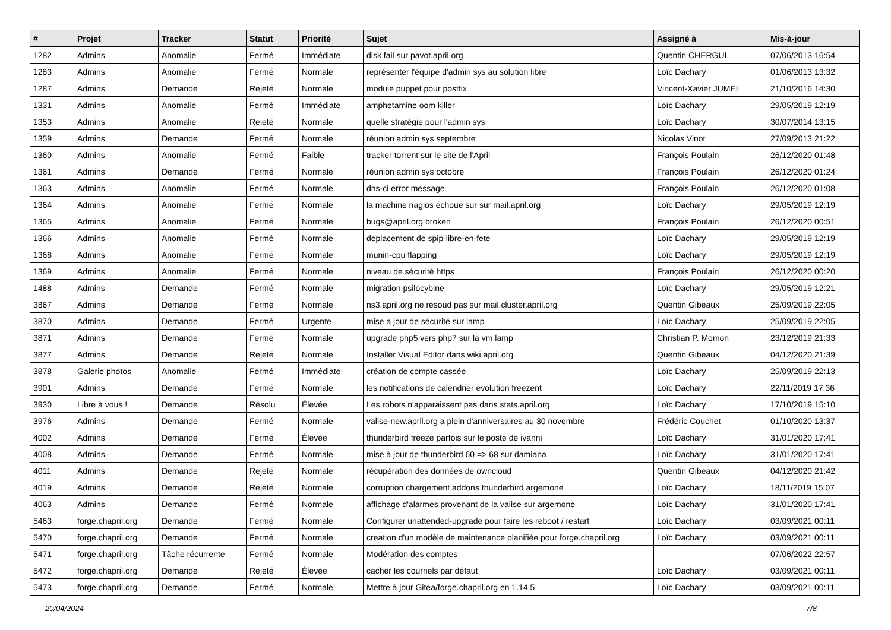| # | Projet | Tracker | Statut | Priorité | Sujet | Assigné à | Mis-à-jour |
| --- | --- | --- | --- | --- | --- | --- | --- |
| 1282 | Admins | Anomalie | Fermé | Immédiate | disk fail sur pavot.april.org | Quentin CHERGUI | 07/06/2013 16:54 |
| 1283 | Admins | Anomalie | Fermé | Normale | représenter l'équipe d'admin sys au solution libre | Loïc Dachary | 01/06/2013 13:32 |
| 1287 | Admins | Demande | Rejeté | Normale | module puppet pour postfix | Vincent-Xavier JUMEL | 21/10/2016 14:30 |
| 1331 | Admins | Anomalie | Fermé | Immédiate | amphetamine oom killer | Loïc Dachary | 29/05/2019 12:19 |
| 1353 | Admins | Anomalie | Rejeté | Normale | quelle stratégie pour l'admin sys | Loïc Dachary | 30/07/2014 13:15 |
| 1359 | Admins | Demande | Fermé | Normale | réunion admin sys septembre | Nicolas Vinot | 27/09/2013 21:22 |
| 1360 | Admins | Anomalie | Fermé | Faible | tracker torrent sur le site de l'April | François Poulain | 26/12/2020 01:48 |
| 1361 | Admins | Demande | Fermé | Normale | réunion admin sys octobre | François Poulain | 26/12/2020 01:24 |
| 1363 | Admins | Anomalie | Fermé | Normale | dns-ci error message | François Poulain | 26/12/2020 01:08 |
| 1364 | Admins | Anomalie | Fermé | Normale | la machine nagios échoue sur sur mail.april.org | Loïc Dachary | 29/05/2019 12:19 |
| 1365 | Admins | Anomalie | Fermé | Normale | bugs@april.org broken | François Poulain | 26/12/2020 00:51 |
| 1366 | Admins | Anomalie | Fermé | Normale | deplacement de spip-libre-en-fete | Loïc Dachary | 29/05/2019 12:19 |
| 1368 | Admins | Anomalie | Fermé | Normale | munin-cpu flapping | Loïc Dachary | 29/05/2019 12:19 |
| 1369 | Admins | Anomalie | Fermé | Normale | niveau de sécurité https | François Poulain | 26/12/2020 00:20 |
| 1488 | Admins | Demande | Fermé | Normale | migration psilocybine | Loïc Dachary | 29/05/2019 12:21 |
| 3867 | Admins | Demande | Fermé | Normale | ns3.april.org ne résoud pas sur mail.cluster.april.org | Quentin Gibeaux | 25/09/2019 22:05 |
| 3870 | Admins | Demande | Fermé | Urgente | mise a jour de sécurité sur lamp | Loïc Dachary | 25/09/2019 22:05 |
| 3871 | Admins | Demande | Fermé | Normale | upgrade php5 vers php7 sur la vm lamp | Christian P. Momon | 23/12/2019 21:33 |
| 3877 | Admins | Demande | Rejeté | Normale | Installer Visual Editor dans wiki.april.org | Quentin Gibeaux | 04/12/2020 21:39 |
| 3878 | Galerie photos | Anomalie | Fermé | Immédiate | création de compte cassée | Loïc Dachary | 25/09/2019 22:13 |
| 3901 | Admins | Demande | Fermé | Normale | les notifications de calendrier evolution freezent | Loïc Dachary | 22/11/2019 17:36 |
| 3930 | Libre à vous ! | Demande | Résolu | Élevée | Les robots n'apparaissent pas dans stats.april.org | Loïc Dachary | 17/10/2019 15:10 |
| 3976 | Admins | Demande | Fermé | Normale | valise-new.april.org a plein d'anniversaires au 30 novembre | Frédéric Couchet | 01/10/2020 13:37 |
| 4002 | Admins | Demande | Fermé | Élevée | thunderbird freeze parfois sur le poste de ivanni | Loïc Dachary | 31/01/2020 17:41 |
| 4008 | Admins | Demande | Fermé | Normale | mise à jour de thunderbird 60 => 68 sur damiana | Loïc Dachary | 31/01/2020 17:41 |
| 4011 | Admins | Demande | Rejeté | Normale | récupération des données de owncloud | Quentin Gibeaux | 04/12/2020 21:42 |
| 4019 | Admins | Demande | Rejeté | Normale | corruption chargement addons thunderbird argemone | Loïc Dachary | 18/11/2019 15:07 |
| 4063 | Admins | Demande | Fermé | Normale | affichage d'alarmes provenant de la valise sur argemone | Loïc Dachary | 31/01/2020 17:41 |
| 5463 | forge.chapril.org | Demande | Fermé | Normale | Configurer unattended-upgrade pour faire les reboot / restart | Loïc Dachary | 03/09/2021 00:11 |
| 5470 | forge.chapril.org | Demande | Fermé | Normale | creation d'un modèle de maintenance planifiée pour forge.chapril.org | Loïc Dachary | 03/09/2021 00:11 |
| 5471 | forge.chapril.org | Tâche récurrente | Fermé | Normale | Modération des comptes | | 07/06/2022 22:57 |
| 5472 | forge.chapril.org | Demande | Rejeté | Élevée | cacher les courriels par défaut | Loïc Dachary | 03/09/2021 00:11 |
| 5473 | forge.chapril.org | Demande | Fermé | Normale | Mettre à jour Gitea/forge.chapril.org en 1.14.5 | Loïc Dachary | 03/09/2021 00:11 |
20/04/2024 7/8